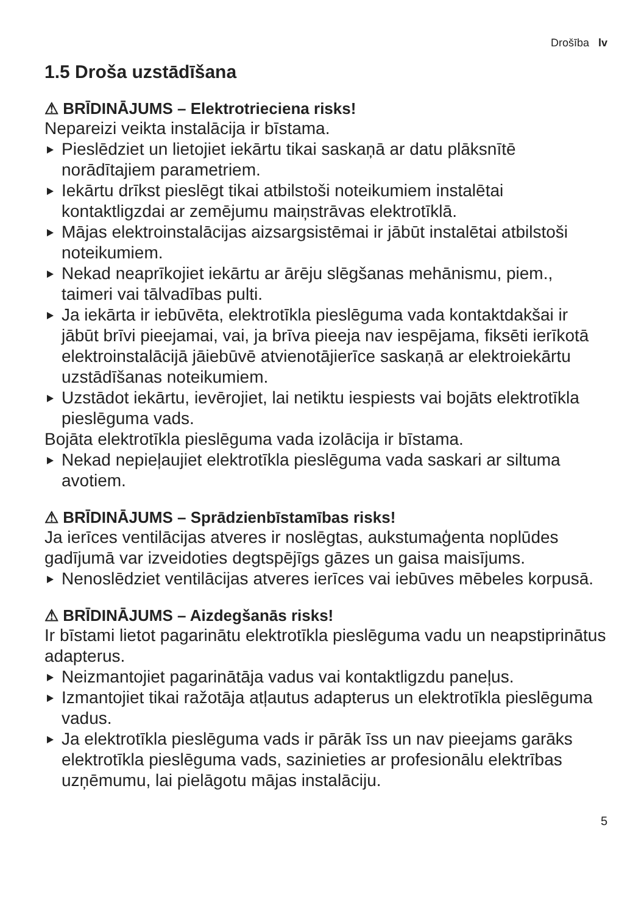Drošība lv
1.5 Droša uzstādīšana
⚠ BRĪDINĀJUMS – Elektrotrieciena risks!
Nepareizi veikta instalācija ir bīstama.
Pieslēdziet un lietojiet iekārtu tikai saskaņā ar datu plāksnītē norādītajiem parametriem.
Iekārtu drīkst pieslēgt tikai atbilstoši noteikumiem instalētai kontaktligzdai ar zemējumu maiņstrāvas elektrotīklā.
Mājas elektroinstalācijas aizsargsistēmai ir jābūt instalētai atbilstoši noteikumiem.
Nekad neaprīkojiet iekārtu ar ārēju slēgšanas mehānismu, piem., taimeri vai tālvadības pulti.
Ja iekārta ir iebūvēta, elektrotīkla pieslēguma vada kontaktdakšai ir jābūt brīvi pieejamai, vai, ja brīva pieeja nav iespējama, fiksēti ierīkotā elektroinstalācijā jāiebūvē atvienotājierīce saskaņā ar elektroiekārtu uzstādīšanas noteikumiem.
Uzstādot iekārtu, ievērojiet, lai netiktu iespiests vai bojāts elektrotīkla pieslēguma vads.
Bojāta elektrotīkla pieslēguma vada izolācija ir bīstama.
Nekad nepieļaujiet elektrotīkla pieslēguma vada saskari ar siltuma avotiem.
⚠ BRĪDINĀJUMS – Sprādzienbīstamības risks!
Ja ierīces ventilācijas atveres ir noslēgtas, aukstumaģenta noplūdes gadījumā var izveidoties degtspējīgs gāzes un gaisa maisījums.
Nenoslēdziet ventilācijas atveres ierīces vai iebūves mēbeles korpusā.
⚠ BRĪDINĀJUMS – Aizdegšanās risks!
Ir bīstami lietot pagarinātu elektrotīkla pieslēguma vadu un neapstiprinātus adapterus.
Neizmantojiet pagarinātāja vadus vai kontaktligzdu paneļus.
Izmantojiet tikai ražotāja atļautus adapterus un elektrotīkla pieslēguma vadus.
Ja elektrotīkla pieslēguma vads ir pārāk īss un nav pieejams garāks elektrotīkla pieslēguma vads, sazinieties ar profesionālu elektrības uzņēmumu, lai pielāgotu mājas instalāciju.
5